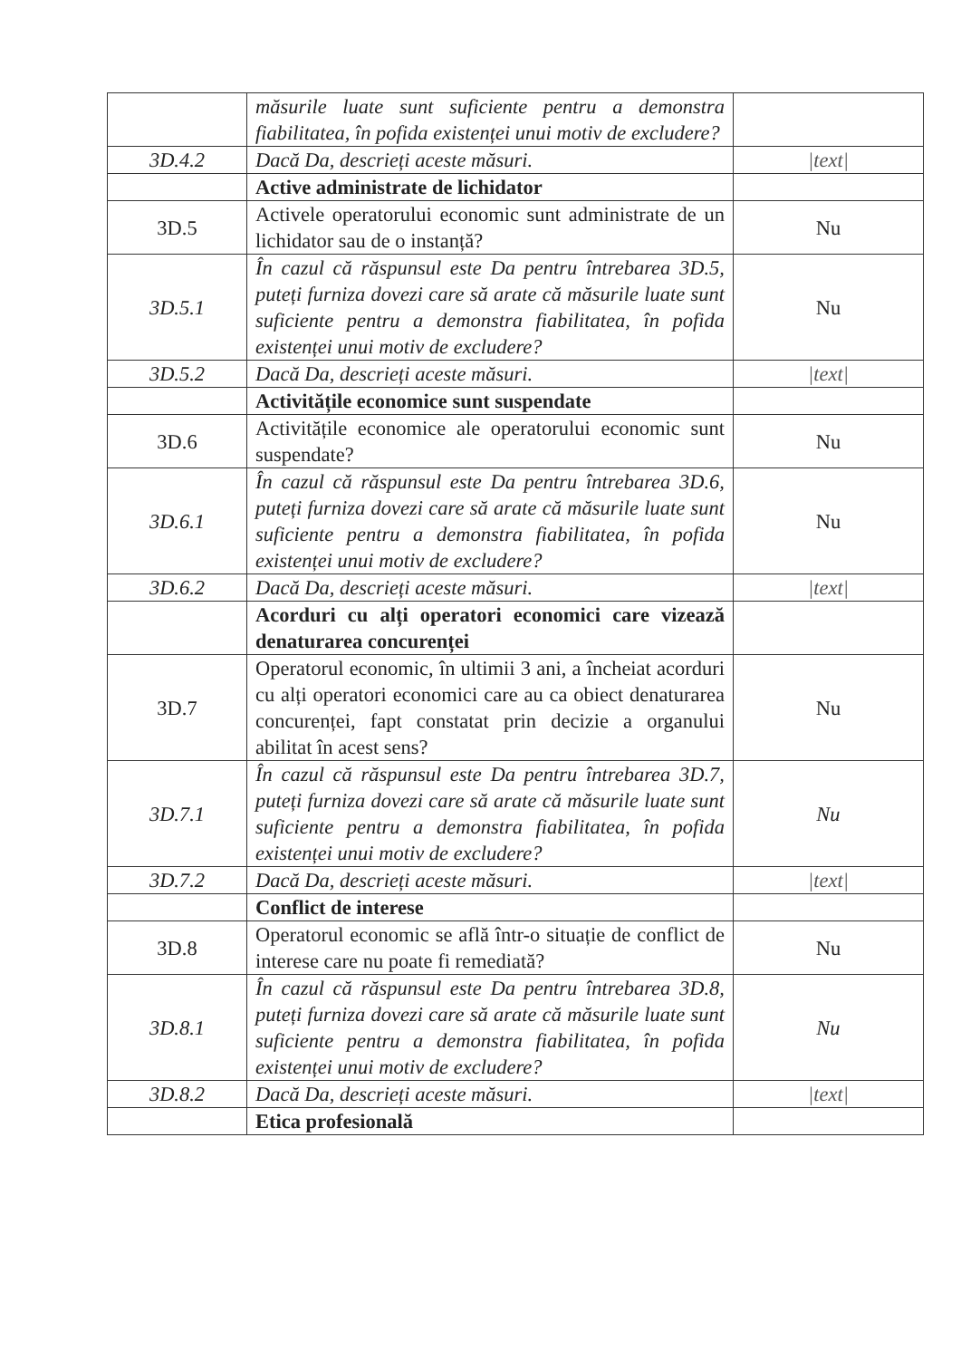| | măsurile luate sunt suficiente pentru a demonstra fiabilitatea, în pofida existenței unui motiv de excludere? | |
| 3D.4.2 | Dacă Da, descrieți aceste măsuri. | /text/ |
| | Active administrate de lichidator | |
| 3D.5 | Activele operatorului economic sunt administrate de un lichidator sau de o instanță? | Nu |
| 3D.5.1 | În cazul că răspunsul este Da pentru întrebarea 3D.5, puteți furniza dovezi care să arate că măsurile luate sunt suficiente pentru a demonstra fiabilitatea, în pofida existenței unui motiv de excludere? | Nu |
| 3D.5.2 | Dacă Da, descrieți aceste măsuri. | /text/ |
| | Activitățile economice sunt suspendate | |
| 3D.6 | Activitățile economice ale operatorului economic sunt suspendate? | Nu |
| 3D.6.1 | În cazul că răspunsul este Da pentru întrebarea 3D.6, puteți furniza dovezi care să arate că măsurile luate sunt suficiente pentru a demonstra fiabilitatea, în pofida existenței unui motiv de excludere? | Nu |
| 3D.6.2 | Dacă Da, descrieți aceste măsuri. | /text/ |
| | Acorduri cu alți operatori economici care vizează denaturarea concurenței | |
| 3D.7 | Operatorul economic, în ultimii 3 ani, a încheiat acorduri cu alți operatori economici care au ca obiect denaturarea concurenței, fapt constatat prin decizie a organului abilitat în acest sens? | Nu |
| 3D.7.1 | În cazul că răspunsul este Da pentru întrebarea 3D.7, puteți furniza dovezi care să arate că măsurile luate sunt suficiente pentru a demonstra fiabilitatea, în pofida existenței unui motiv de excludere? | Nu |
| 3D.7.2 | Dacă Da, descrieți aceste măsuri. | /text/ |
| | Conflict de interese | |
| 3D.8 | Operatorul economic se află într-o situație de conflict de interese care nu poate fi remediată? | Nu |
| 3D.8.1 | În cazul că răspunsul este Da pentru întrebarea 3D.8, puteți furniza dovezi care să arate că măsurile luate sunt suficiente pentru a demonstra fiabilitatea, în pofida existenței unui motiv de excludere? | Nu |
| 3D.8.2 | Dacă Da, descrieți aceste măsuri. | /text/ |
| | Etica profesională | |